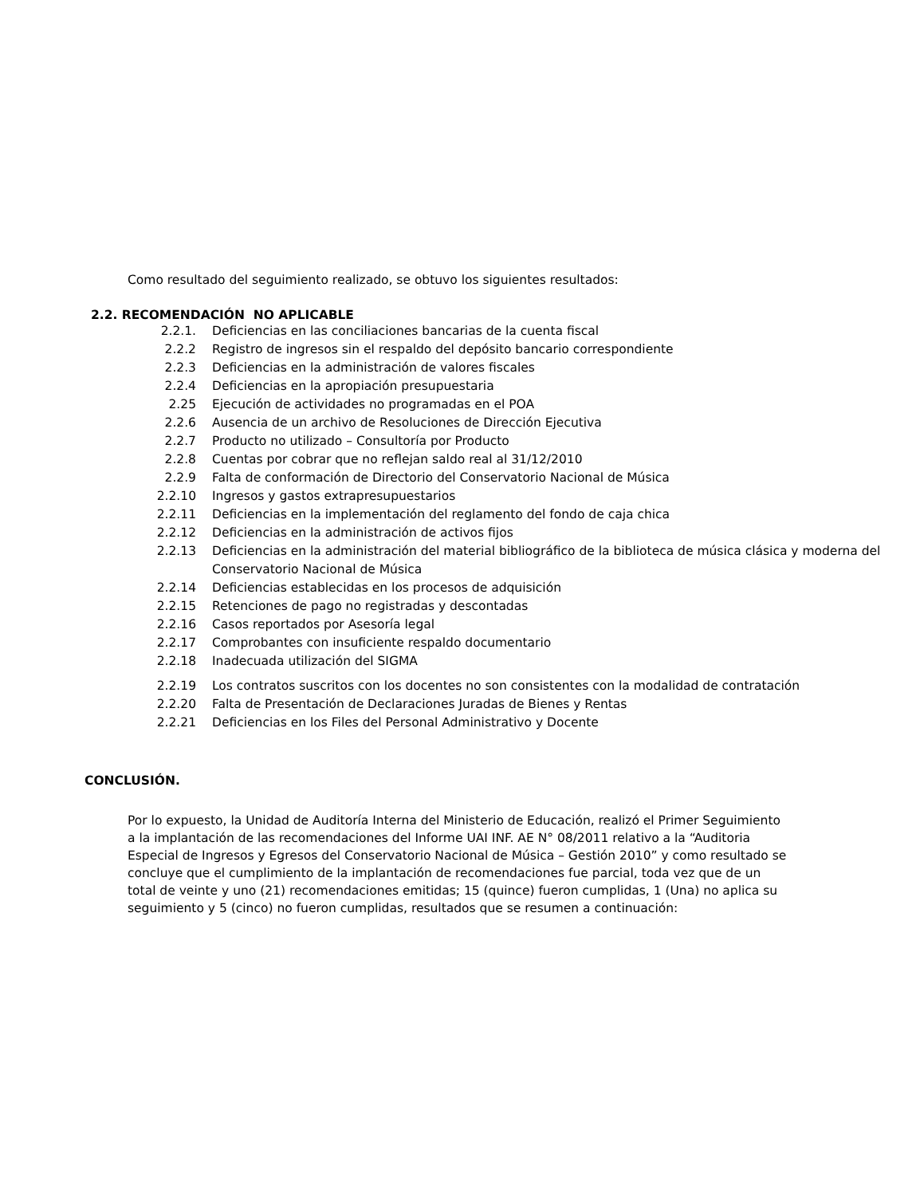Como resultado del seguimiento realizado, se obtuvo los siguientes resultados:
2.2. RECOMENDACIÓN NO APLICABLE
| 2.2.1. | Deficiencias en las conciliaciones bancarias de la cuenta fiscal |
| 2.2.2 | Registro de ingresos sin el respaldo del depósito bancario correspondiente |
| 2.2.3 | Deficiencias en la administración de valores fiscales |
| 2.2.4 | Deficiencias en la apropiación presupuestaria |
| 2.25 | Ejecución de actividades no programadas en el POA |
| 2.2.6 | Ausencia de un archivo de Resoluciones de Dirección Ejecutiva |
| 2.2.7 | Producto no utilizado – Consultoría por Producto |
| 2.2.8 | Cuentas por cobrar que no reflejan saldo real al 31/12/2010 |
| 2.2.9 | Falta de conformación de Directorio del Conservatorio Nacional de Música |
| 2.2.10 | Ingresos y gastos extrapresupuestarios |
| 2.2.11 | Deficiencias en la implementación del reglamento del fondo de caja chica |
| 2.2.12 | Deficiencias en la administración de activos fijos |
| 2.2.13 | Deficiencias en la administración del material bibliográfico de la biblioteca de música clásica y moderna del Conservatorio Nacional de Música |
| 2.2.14 | Deficiencias establecidas en los procesos de adquisición |
| 2.2.15 | Retenciones de pago no registradas y descontadas |
| 2.2.16 | Casos reportados por Asesoría legal |
| 2.2.17 | Comprobantes con insuficiente respaldo documentario |
| 2.2.18 | Inadecuada utilización del SIGMA |
| 2.2.19 | Los contratos suscritos con los docentes no son consistentes con la modalidad de contratación |
| 2.2.20 | Falta de Presentación de Declaraciones Juradas de Bienes y Rentas |
| 2.2.21 | Deficiencias en los Files del Personal Administrativo y Docente |
CONCLUSIÓN.
Por lo expuesto, la Unidad de Auditoría Interna del Ministerio de Educación, realizó el Primer Seguimiento a la implantación de las recomendaciones del Informe UAI INF. AE N° 08/2011 relativo a la “Auditoria Especial de Ingresos y Egresos del Conservatorio Nacional de Música – Gestión 2010” y como resultado se concluye que el cumplimiento de la implantación de recomendaciones fue parcial, toda vez que de un total de veinte y uno (21) recomendaciones emitidas; 15 (quince) fueron cumplidas, 1 (Una) no aplica su seguimiento y 5 (cinco) no fueron cumplidas, resultados que se resumen a continuación: